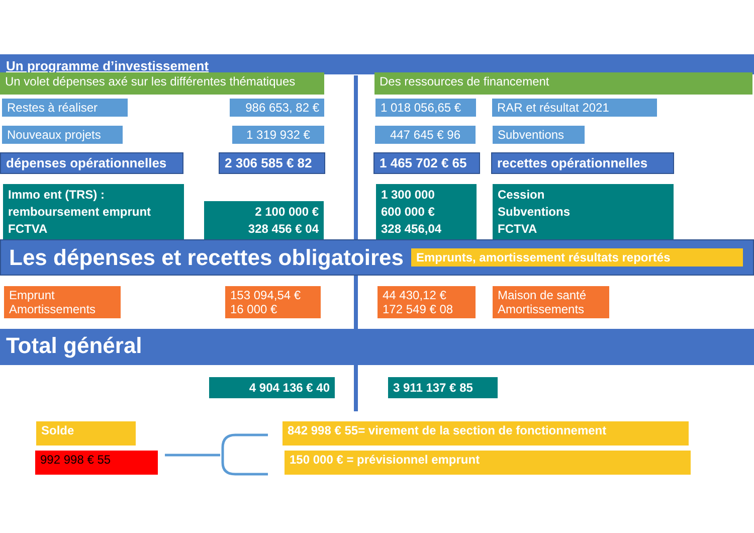Un programme d’investissement
Un volet dépenses axé sur les différentes thématiques
Des ressources de financement
Restes à réaliser 986 653, 82 €
1 018 056,65 €
RAR et résultat 2021
Nouveaux projets 1 319 932 € 447 645 € 96 Subventions
dépenses opérationnelles
2 306 585 € 82
1 465 702 € 65
recettes opérationnelles
Immo ent (TRS) :
remboursement emprunt
FCTVA
2 100 000 €
328 456 € 04
1 300 000
600 000 €
328 456,04
Cession
Subventions
FCTVA
Les dépenses et recettes obligatoires
Emprunts, amortissement résultats reportés
Emprunt
Amortissements
153 094,54 €
16 000 €
44 430,12 €
172 549 € 08
Maison de santé
Amortissements
Total général
4 904 136 € 40 3 911 137 € 85
Solde 842 998 € 55= virement de la section de fonctionnement
992 998 € 55 150 000 € = prévisionnel emprunt